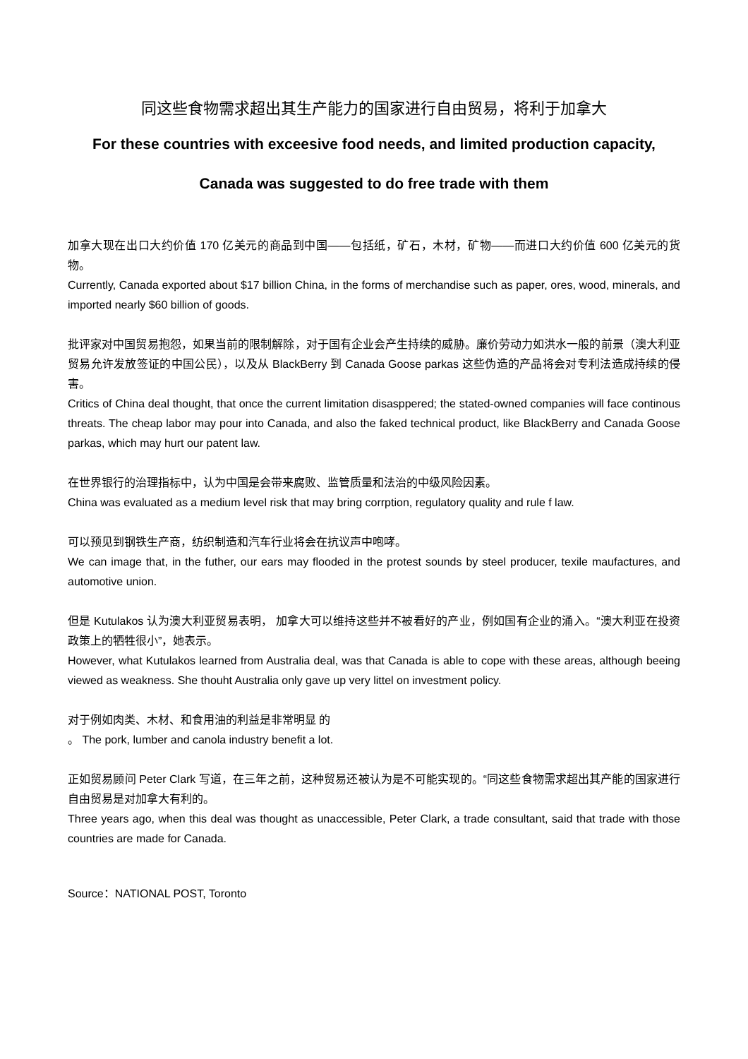同这些食物需求超出其生产能力的国家进行自由贸易，将利于加拿大
For these countries with exceesive food needs, and limited production capacity,
Canada was suggested to do free trade with them
加拿大现在出口大约价值 170 亿美元的商品到中国——包括纸，矿石，木材，矿物——而进口大约价值 600 亿美元的货物。
Currently, Canada exported about $17 billion China, in the forms of merchandise such as paper, ores, wood, minerals, and imported nearly $60 billion of goods.
批评家对中国贸易抱怨，如果当前的限制解除，对于国有企业会产生持续的威胁。廉价劳动力如洪水一般的前景（澳大利亚贸易允许发放签证的中国公民），以及从 BlackBerry 到 Canada Goose parkas 这些伪造的产品将会对专利法造成持续的侵害。
Critics of China deal thought, that once the current limitation disasppered; the stated-owned companies will face continous threats. The cheap labor may pour into Canada, and also the faked technical product, like BlackBerry and Canada Goose parkas, which may hurt our patent law.
在世界银行的治理指标中，认为中国是会带来腐败、监管质量和法治的中级风险因素。
China was evaluated as a medium level risk that may bring corrption, regulatory quality and rule f law.
可以预见到钢铁生产商，纺织制造和汽车行业将会在抗议声中咆哮。
We can image that, in the futher, our ears may flooded in the protest sounds by steel producer, texile maufactures, and automotive union.
但是 Kutulakos 认为澳大利亚贸易表明， 加拿大可以维持这些并不被看好的产业，例如国有企业的涌入。“澳大利亚在投资政策上的牺牲很小”，她表示。
However, what Kutulakos learned from Australia deal, was that Canada is able to cope with these areas, although beeing viewed as weakness. She thouht Australia only gave up very littel on investment policy.
对于例如肉类、木材、和食用油的利益是非常明显 的
。 The pork, lumber and canola industry benefit a lot.
正如贸易顾问 Peter Clark 写道，在三年之前，这种贸易还被认为是不可能实现的。“同这些食物需求超出其产能的国家进行自由贸易是对加拿大有利的。
Three years ago, when this deal was thought as unaccessible, Peter Clark, a trade consultant, said that trade with those countries are made for Canada.
Source：NATIONAL POST, Toronto